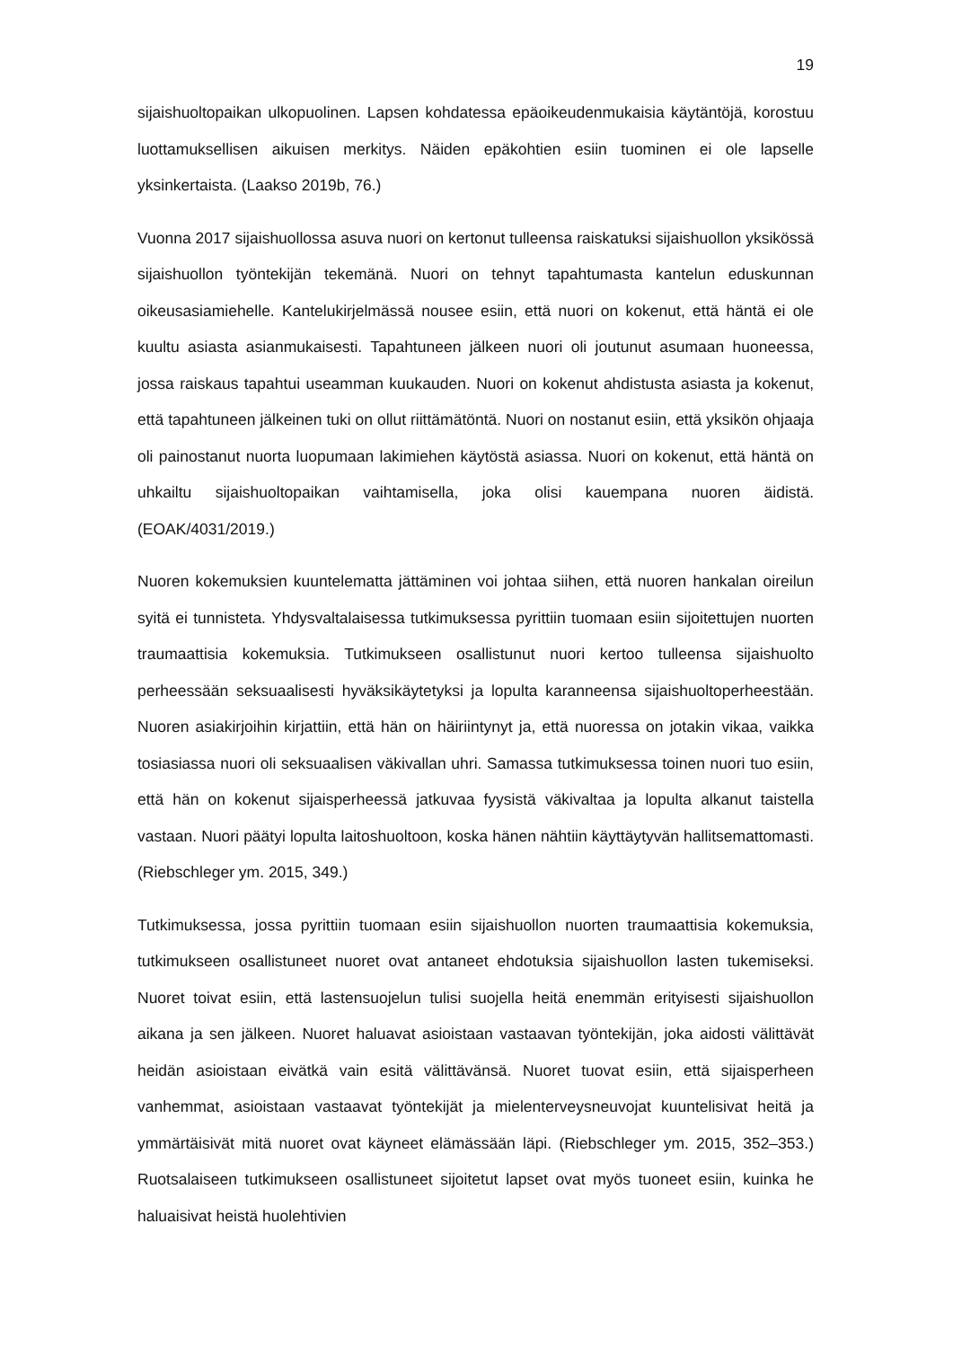19
sijaishuoltopaikan ulkopuolinen. Lapsen kohdatessa epäoikeudenmukaisia käytäntöjä, korostuu luottamuksellisen aikuisen merkitys. Näiden epäkohtien esiin tuominen ei ole lapselle yksinkertaista. (Laakso 2019b, 76.)
Vuonna 2017 sijaishuollossa asuva nuori on kertonut tulleensa raiskatuksi sijaishuollon yksikössä sijaishuollon työntekijän tekemänä. Nuori on tehnyt tapahtumasta kantelun eduskunnan oikeusasiamiehelle. Kantelukirjelmässä nousee esiin, että nuori on kokenut, että häntä ei ole kuultu asiasta asianmukaisesti. Tapahtuneen jälkeen nuori oli joutunut asumaan huoneessa, jossa raiskaus tapahtui useamman kuukauden. Nuori on kokenut ahdistusta asiasta ja kokenut, että tapahtuneen jälkeinen tuki on ollut riittämätöntä. Nuori on nostanut esiin, että yksikön ohjaaja oli painostanut nuorta luopumaan lakimiehen käytöstä asiassa. Nuori on kokenut, että häntä on uhkailtu sijaishuoltopaikan vaihtamisella, joka olisi kauempana nuoren äidistä. (EOAK/4031/2019.)
Nuoren kokemuksien kuuntelematta jättäminen voi johtaa siihen, että nuoren hankalan oireilun syitä ei tunnisteta. Yhdysvaltalaisessa tutkimuksessa pyrittiin tuomaan esiin sijoitettujen nuorten traumaattisia kokemuksia. Tutkimukseen osallistunut nuori kertoo tulleensa sijaishuolto perheessään seksuaalisesti hyväksikäytetyksi ja lopulta karanneensa sijaishuoltoperheestään. Nuoren asiakirjoihin kirjattiin, että hän on häiriintynyt ja, että nuoressa on jotakin vikaa, vaikka tosiasiassa nuori oli seksuaalisen väkivallan uhri. Samassa tutkimuksessa toinen nuori tuo esiin, että hän on kokenut sijaisperheessä jatkuvaa fyysistä väkivaltaa ja lopulta alkanut taistella vastaan. Nuori päätyi lopulta laitoshuoltoon, koska hänen nähtiin käyttäytyvän hallitsemattomasti. (Riebschleger ym. 2015, 349.)
Tutkimuksessa, jossa pyrittiin tuomaan esiin sijaishuollon nuorten traumaattisia kokemuksia, tutkimukseen osallistuneet nuoret ovat antaneet ehdotuksia sijaishuollon lasten tukemiseksi. Nuoret toivat esiin, että lastensuojelun tulisi suojella heitä enemmän erityisesti sijaishuollon aikana ja sen jälkeen. Nuoret haluavat asioistaan vastaavan työntekijän, joka aidosti välittävät heidän asioistaan eivätkä vain esitä välittävänsä. Nuoret tuovat esiin, että sijaisperheen vanhemmat, asioistaan vastaavat työntekijät ja mielenterveysneuvojat kuuntelisivat heitä ja ymmärtäisivät mitä nuoret ovat käyneet elämässään läpi. (Riebschleger ym. 2015, 352–353.) Ruotsalaiseen tutkimukseen osallistuneet sijoitetut lapset ovat myös tuoneet esiin, kuinka he haluaisivat heistä huolehtivien